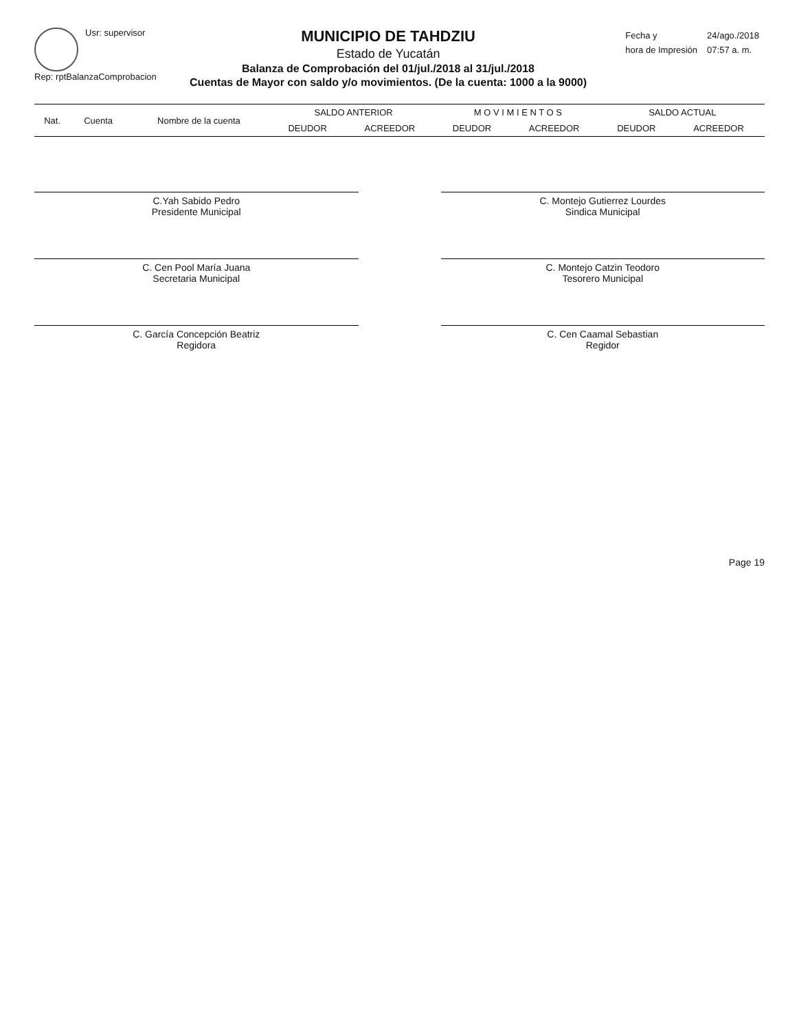Usr: supervisor
Rep: rptBalanzaComprobacion
MUNICIPIO DE TAHDZIU
Estado de Yucatán
Balanza de Comprobación del 01/jul./2018 al 31/jul./2018
Cuentas de Mayor con saldo y/o movimientos. (De la cuenta: 1000 a la 9000)
| Fecha y | 24/ago./2018 |
| hora de Impresión | 07:57 a. m. |
| Nat. | Cuenta | Nombre de la cuenta | SALDO ANTERIOR | | M O V I M I E N T O S | | SALDO ACTUAL | |
| --- | --- | --- | --- | --- | --- | --- | --- | --- |
| | | | DEUDOR | ACREEDOR | DEUDOR | ACREEDOR | DEUDOR | ACREEDOR |
C.Yah Sabido Pedro
Presidente Municipal
C. Montejo Gutierrez Lourdes
Sindica Municipal
C. Cen Pool María Juana
Secretaria Municipal
C. Montejo Catzin Teodoro
Tesorero Municipal
C. García Concepción Beatriz
Regidora
C. Cen Caamal Sebastian
Regidor
Page 19